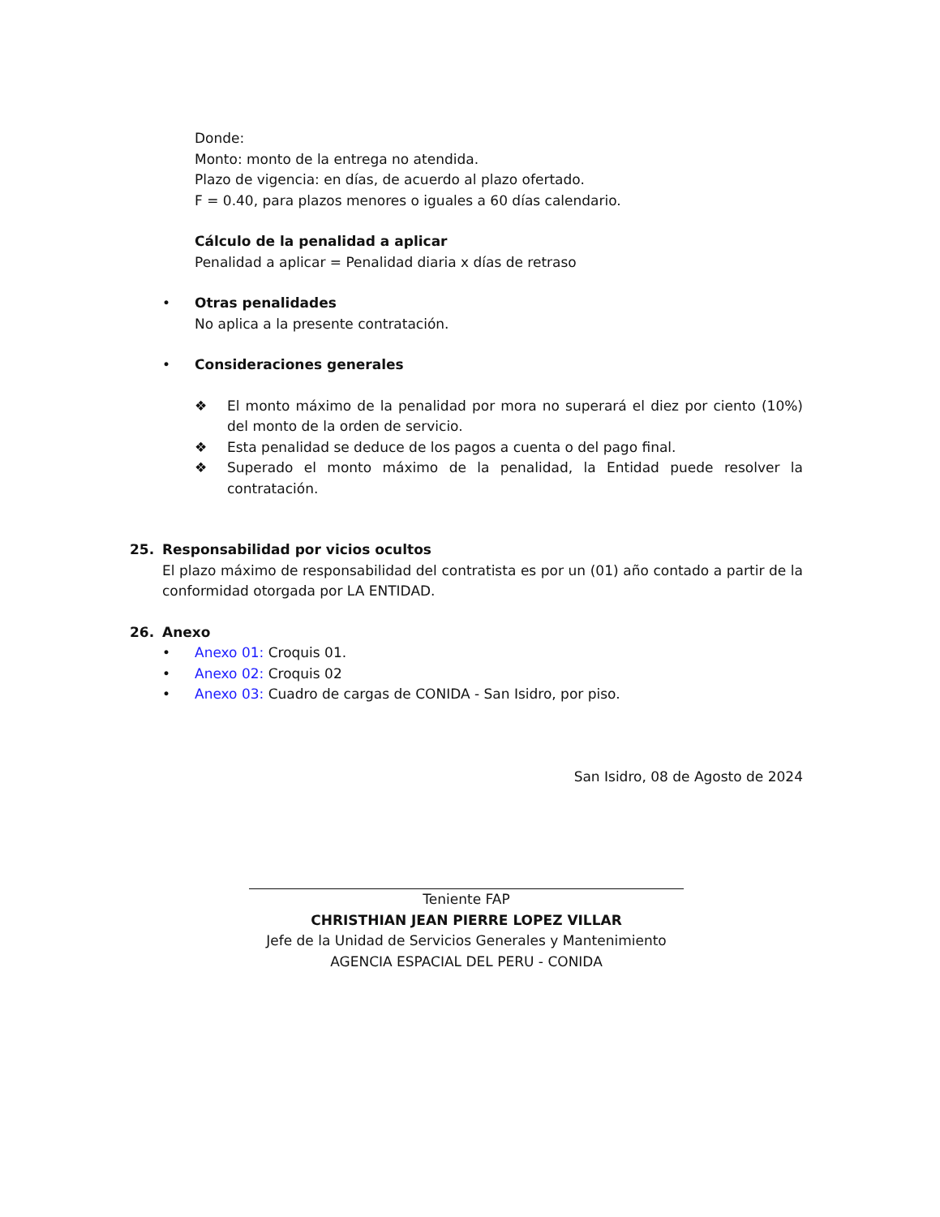Donde:
Monto: monto de la entrega no atendida.
Plazo de vigencia: en días, de acuerdo al plazo ofertado.
F = 0.40, para plazos menores o iguales a 60 días calendario.
Cálculo de la penalidad a aplicar
Penalidad a aplicar = Penalidad diaria x días de retraso
• Otras penalidades
No aplica a la presente contratación.
• Consideraciones generales
❖ El monto máximo de la penalidad por mora no superará el diez por ciento (10%) del monto de la orden de servicio.
❖ Esta penalidad se deduce de los pagos a cuenta o del pago final.
❖ Superado el monto máximo de la penalidad, la Entidad puede resolver la contratación.
25. Responsabilidad por vicios ocultos
El plazo máximo de responsabilidad del contratista es por un (01) año contado a partir de la conformidad otorgada por LA ENTIDAD.
26. Anexo
• Anexo 01: Croquis 01.
• Anexo 02: Croquis 02
• Anexo 03: Cuadro de cargas de CONIDA - San Isidro, por piso.
San Isidro, 08 de Agosto de 2024
Teniente FAP
CHRISTHIAN JEAN PIERRE LOPEZ VILLAR
Jefe de la Unidad de Servicios Generales y Mantenimiento
AGENCIA ESPACIAL DEL PERU - CONIDA